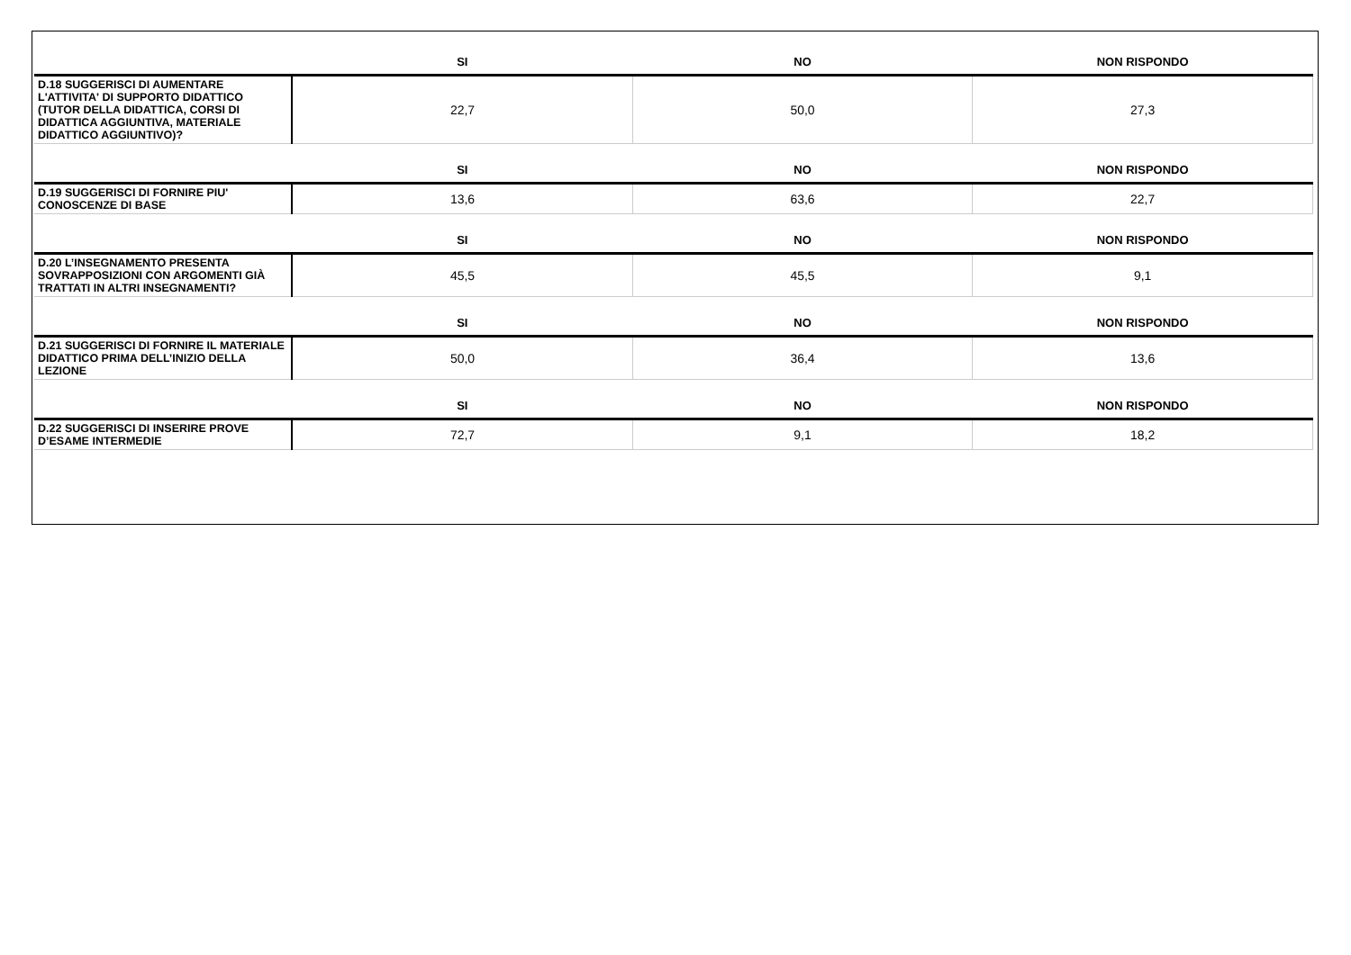| | SI | NO | NON RISPONDO |
| --- | --- | --- | --- |
| D.18 SUGGERISCI DI AUMENTARE L'ATTIVITA' DI SUPPORTO DIDATTICO (TUTOR DELLA DIDATTICA, CORSI DI DIDATTICA AGGIUNTIVA, MATERIALE DIDATTICO AGGIUNTIVO)? | 22,7 | 50,0 | 27,3 |
| | SI | NO | NON RISPONDO |
| D.19 SUGGERISCI DI FORNIRE PIU' CONOSCENZE DI BASE | 13,6 | 63,6 | 22,7 |
| | SI | NO | NON RISPONDO |
| D.20 L’INSEGNAMENTO PRESENTA SOVRAPPOSIZIONI CON ARGOMENTI GIÀ TRATTATI IN ALTRI INSEGNAMENTI? | 45,5 | 45,5 | 9,1 |
| | SI | NO | NON RISPONDO |
| D.21 SUGGERISCI DI FORNIRE IL MATERIALE DIDATTICO PRIMA DELL’INIZIO DELLA LEZIONE | 50,0 | 36,4 | 13,6 |
| | SI | NO | NON RISPONDO |
| D.22 SUGGERISCI DI INSERIRE PROVE D’ESAME INTERMEDIE | 72,7 | 9,1 | 18,2 |